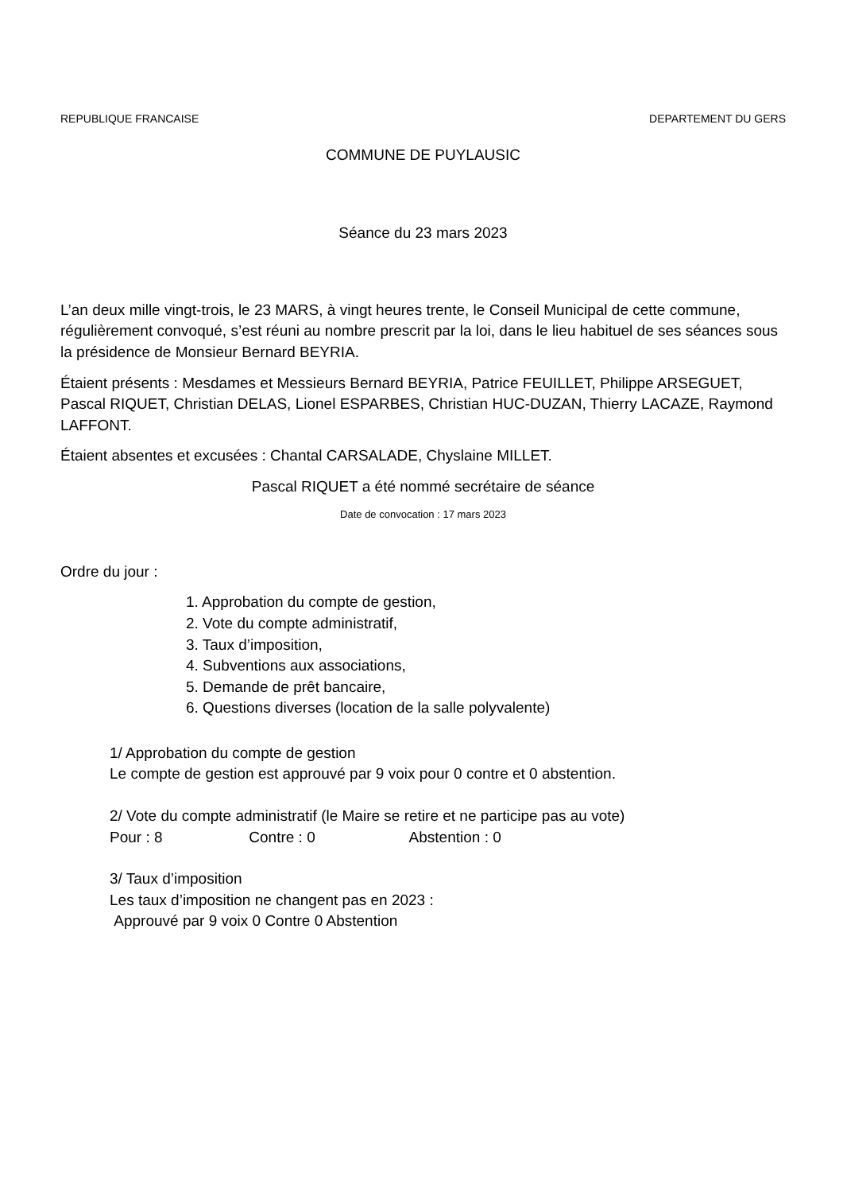REPUBLIQUE FRANCAISE DEPARTEMENT DU GERS
COMMUNE DE PUYLAUSIC
Séance du 23 mars 2023
L’an deux mille vingt-trois, le 23 MARS, à vingt heures trente, le Conseil Municipal de cette commune, régulièrement convoqué, s’est réuni au nombre prescrit par la loi, dans le lieu habituel de ses séances sous la présidence de Monsieur Bernard BEYRIA.
Étaient présents : Mesdames et Messieurs Bernard BEYRIA, Patrice FEUILLET, Philippe ARSEGUET, Pascal RIQUET, Christian DELAS, Lionel ESPARBES, Christian HUC-DUZAN, Thierry LACAZE, Raymond LAFFONT.
Étaient absentes et excusées : Chantal CARSALADE, Chyslaine MILLET.
Pascal RIQUET a été nommé secrétaire de séance
Date de convocation : 17 mars 2023
Ordre du jour :
1. Approbation du compte de gestion,
2. Vote du compte administratif,
3. Taux d’imposition,
4. Subventions aux associations,
5. Demande de prêt bancaire,
6. Questions diverses (location de la salle polyvalente)
1/ Approbation du compte de gestion
Le compte de gestion est approuvé par 9 voix pour 0 contre et 0 abstention.
2/ Vote du compte administratif (le Maire se retire et ne participe pas au vote)
Pour : 8 Contre : 0 Abstention : 0
3/ Taux d’imposition
Les taux d’imposition ne changent pas en 2023 :
Approuvé par 9 voix 0 Contre 0 Abstention